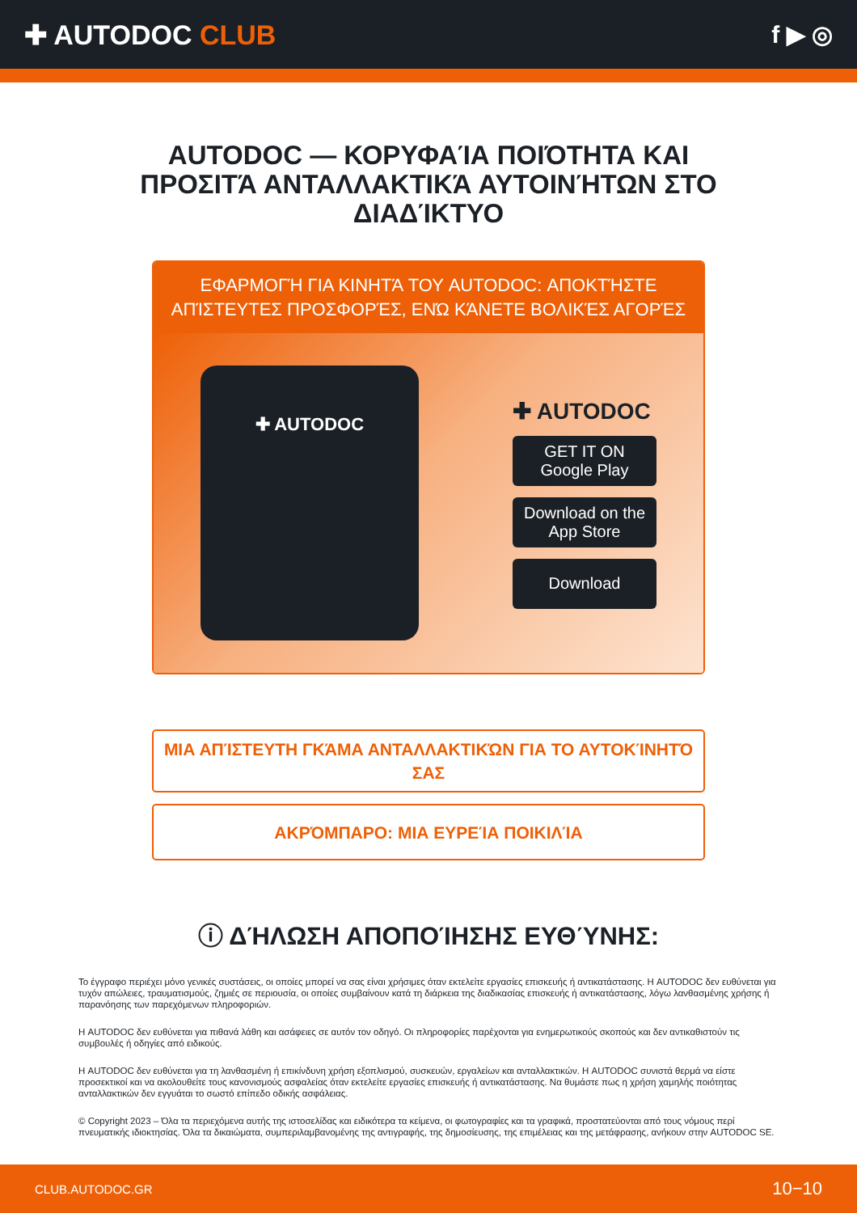✚ AUTODOC CLUB f ▶ ◎
AUTODOC — ΚΟΡΥΦΑΊΑ ΠΟΙΌΤΗΤΑ ΚΑΙ ΠΡΟΣΙΤΆ ΑΝΤΑΛΛΑΚΤΙΚΆ ΑΥΤΟΙΝΉΤΩΝ ΣΤΟ ΔΙΑΔΊΚΤΥΟ
ΕΦΑΡΜΟΓΉ ΓΙΑ ΚΙΝΗΤΆ ΤΟΥ AUTODOC: ΑΠΟΚΤΉΣΤΕ ΑΠΊΣΤΕΥΤΕΣ ΠΡΟΣΦΟΡΈΣ, ΕΝΏ ΚΆΝΕΤΕ ΒΟΛΙΚΈΣ ΑΓΟΡΈΣ
✚ AUTODOC
✚ AUTODOC
GET IT ON
Google Play
Download on the
App Store
Download
ΜΙΑ ΑΠΊΣΤΕΥΤΗ ΓΚΆΜΑ ΑΝΤΑΛΛΑΚΤΙΚΏΝ ΓΙΑ ΤΟ ΑΥΤΟΚΊΝΗΤΌ ΣΑΣ
ΑΚΡΌΜΠΑΡΟ: ΜΙΑ ΕΥΡΕΊΑ ΠΟΙΚΙΛΊΑ
ⓘ ΔΉΛΩΣΗ ΑΠΟΠΟΊΗΣΗΣ ΕΥΘΎΝΗΣ:
Το έγγραφο περιέχει μόνο γενικές συστάσεις, οι οποίες μπορεί να σας είναι χρήσιμες όταν εκτελείτε εργασίες επισκευής ή αντικατάστασης. Η AUTODOC δεν ευθύνεται για τυχόν απώλειες, τραυματισμούς, ζημιές σε περιουσία, οι οποίες συμβαίνουν κατά τη διάρκεια της διαδικασίας επισκευής ή αντικατάστασης, λόγω λανθασμένης χρήσης ή παρανόησης των παρεχόμενων πληροφοριών.
Η AUTODOC δεν ευθύνεται για πιθανά λάθη και ασάφειες σε αυτόν τον οδηγό. Οι πληροφορίες παρέχονται για ενημερωτικούς σκοπούς και δεν αντικαθιστούν τις συμβουλές ή οδηγίες από ειδικούς.
Η AUTODOC δεν ευθύνεται για τη λανθασμένη ή επικίνδυνη χρήση εξοπλισμού, συσκευών, εργαλείων και ανταλλακτικών. Η AUTODOC συνιστά θερμά να είστε προσεκτικοί και να ακολουθείτε τους κανονισμούς ασφαλείας όταν εκτελείτε εργασίες επισκευής ή αντικατάστασης. Να θυμάστε πως η χρήση χαμηλής ποιότητας ανταλλακτικών δεν εγγυάται το σωστό επίπεδο οδικής ασφάλειας.
© Copyright 2023 – Όλα τα περιεχόμενα αυτής της ιστοσελίδας και ειδικότερα τα κείμενα, οι φωτογραφίες και τα γραφικά, προστατεύονται από τους νόμους περί πνευματικής ιδιοκτησίας. Όλα τα δικαιώματα, συμπεριλαμβανομένης της αντιγραφής, της δημοσίευσης, της επιμέλειας και της μετάφρασης, ανήκουν στην AUTODOC SE.
CLUB.AUTODOC.GR 10−10